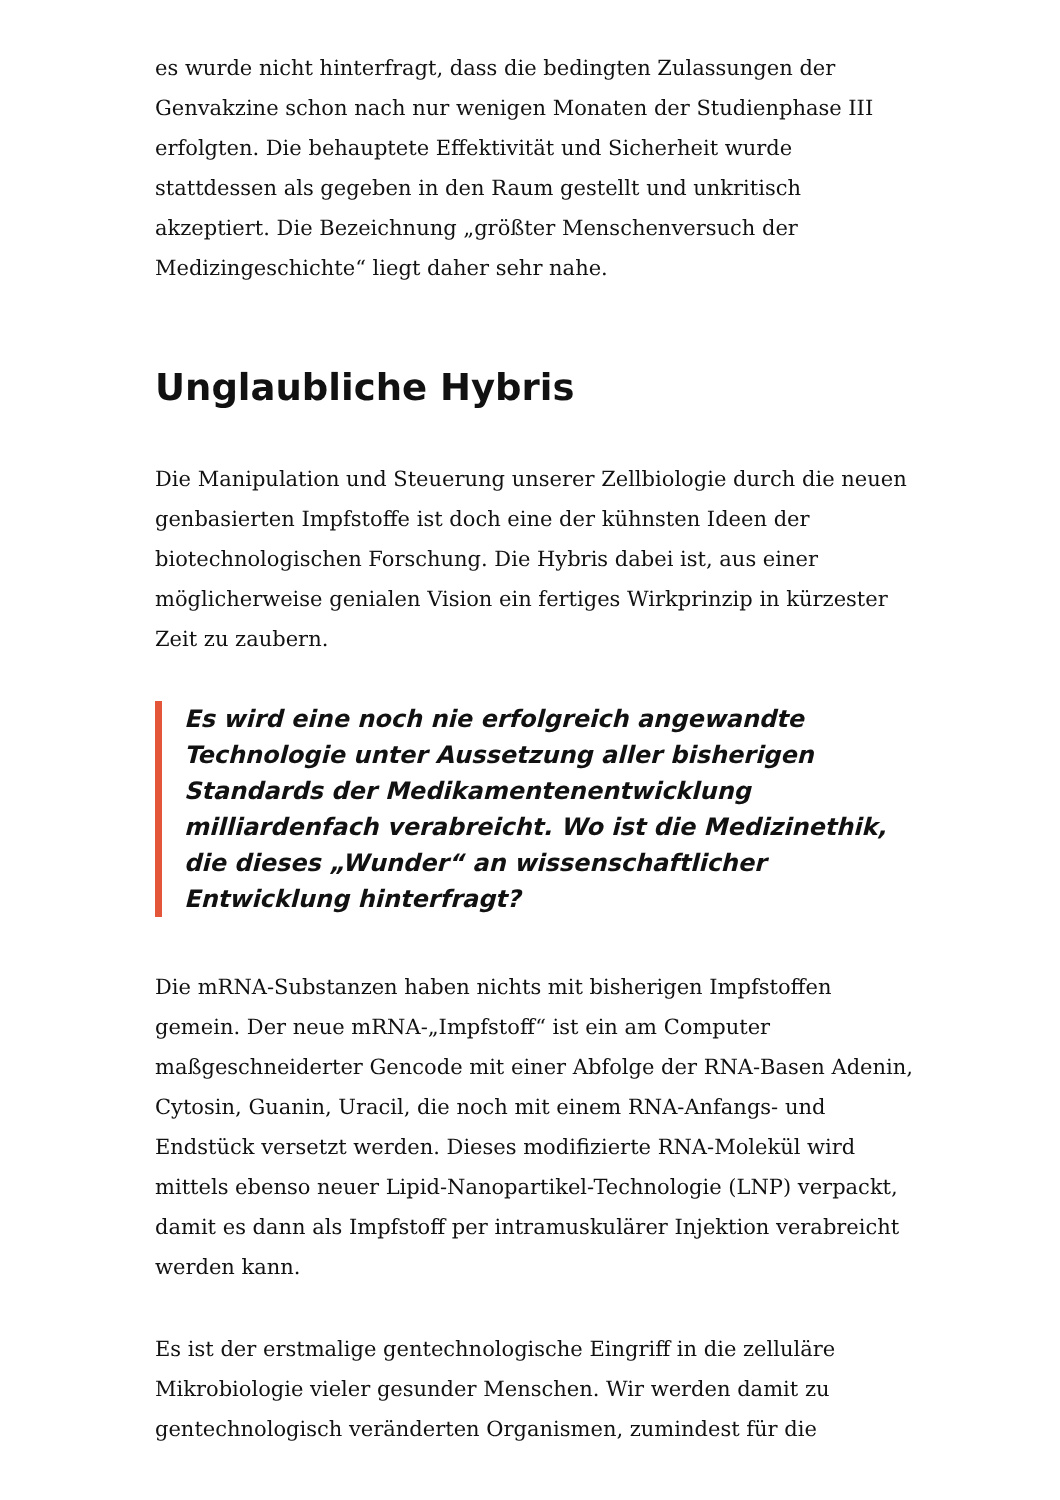es wurde nicht hinterfragt, dass die bedingten Zulassungen der Genvakzine schon nach nur wenigen Monaten der Studienphase III erfolgten. Die behauptete Effektivität und Sicherheit wurde stattdessen als gegeben in den Raum gestellt und unkritisch akzeptiert. Die Bezeichnung „größter Menschenversuch der Medizingeschichte“ liegt daher sehr nahe.
Unglaubliche Hybris
Die Manipulation und Steuerung unserer Zellbiologie durch die neuen genbasierten Impfstoffe ist doch eine der kühnsten Ideen der biotechnologischen Forschung. Die Hybris dabei ist, aus einer möglicherweise genialen Vision ein fertiges Wirkprinzip in kürzester Zeit zu zaubern.
Es wird eine noch nie erfolgreich angewandte Technologie unter Aussetzung aller bisherigen Standards der Medikamentenentwicklung milliardenfach verabreicht. Wo ist die Medizinethik, die dieses „Wunder“ an wissenschaftlicher Entwicklung hinterfragt?
Die mRNA-Substanzen haben nichts mit bisherigen Impfstoffen gemein. Der neue mRNA-„Impfstoff“ ist ein am Computer maßgeschneiderter Gencode mit einer Abfolge der RNA-Basen Adenin, Cytosin, Guanin, Uracil, die noch mit einem RNA-Anfangs- und Endstück versetzt werden. Dieses modifizierte RNA-Molekül wird mittels ebenso neuer Lipid-Nanopartikel-Technologie (LNP) verpackt, damit es dann als Impfstoff per intramuskulärer Injektion verabreicht werden kann.
Es ist der erstmalige gentechnologische Eingriff in die zelluläre Mikrobiologie vieler gesunder Menschen. Wir werden damit zu gentechnologisch veränderten Organismen, zumindest für die